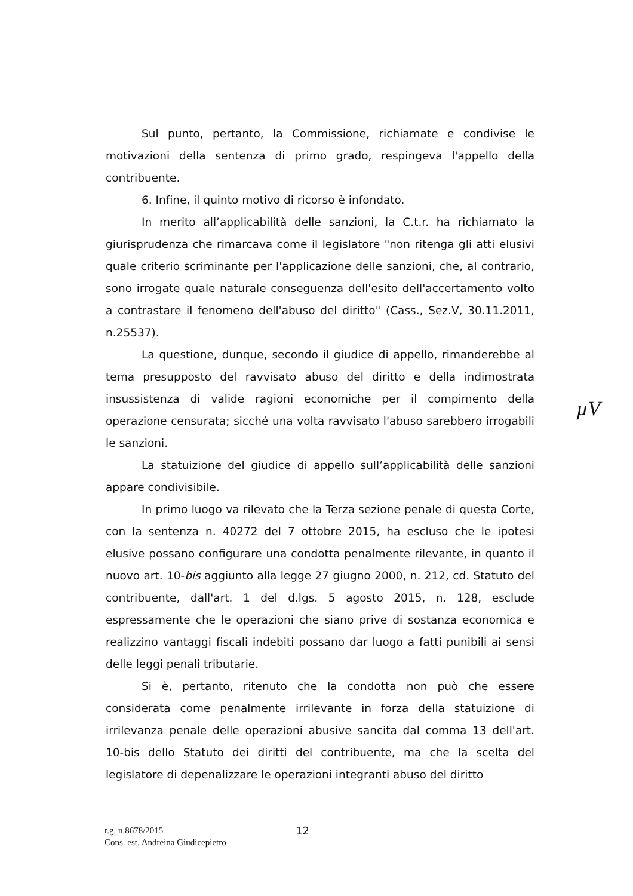Sul punto, pertanto, la Commissione, richiamate e condivise le motivazioni della sentenza di primo grado, respingeva l'appello della contribuente.
6. Infine, il quinto motivo di ricorso è infondato.
In merito all’applicabilità delle sanzioni, la C.t.r. ha richiamato la giurisprudenza che rimarcava come il legislatore "non ritenga gli atti elusivi quale criterio scriminante per l'applicazione delle sanzioni, che, al contrario, sono irrogate quale naturale conseguenza dell'esito dell'accertamento volto a contrastare il fenomeno dell'abuso del diritto" (Cass., Sez.V, 30.11.2011, n.25537).
La questione, dunque, secondo il giudice di appello, rimanderebbe al tema presupposto del ravvisato abuso del diritto e della indimostrata insussistenza di valide ragioni economiche per il compimento della operazione censurata; sicché una volta ravvisato l'abuso sarebbero irrogabili le sanzioni.
La statuizione del giudice di appello sull’applicabilità delle sanzioni appare condivisibile.
In primo luogo va rilevato che la Terza sezione penale di questa Corte, con la sentenza n. 40272 del 7 ottobre 2015, ha escluso che le ipotesi elusive possano configurare una condotta penalmente rilevante, in quanto il nuovo art. 10-bis aggiunto alla legge 27 giugno 2000, n. 212, cd. Statuto del contribuente, dall'art. 1 del d.lgs. 5 agosto 2015, n. 128, esclude espressamente che le operazioni che siano prive di sostanza economica e realizzino vantaggi fiscali indebiti possano dar luogo a fatti punibili ai sensi delle leggi penali tributarie.
Si è, pertanto, ritenuto che la condotta non può che essere considerata come penalmente irrilevante in forza della statuizione di irrilevanza penale delle operazioni abusive sancita dal comma 13 dell'art. 10-bis dello Statuto dei diritti del contribuente, ma che la scelta del legislatore di depenalizzare le operazioni integranti abuso del diritto
µV
r.g. n.8678/2015
Cons. est. Andreina Giudicepietro
12